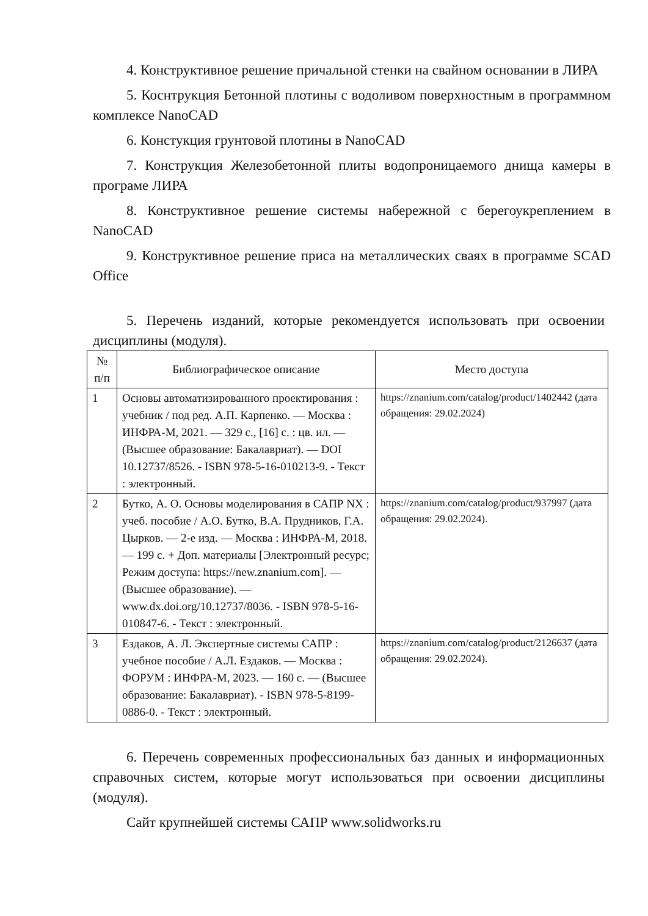4. Конструктивное решение причальной стенки на свайном основании в ЛИРА
5. Коснтрукция Бетонной плотины с водоливом поверхностным в программном комплексе NanoCAD
6. Констукция грунтовой плотины в NanoCAD
7. Конструкция Железобетонной плиты водопроницаемого днища камеры в програме ЛИРА
8. Конструктивное решение системы набережной с берегоукреплением в NanoCAD
9. Конструктивное решение приса на металлических сваях в программе SCAD Office
5. Перечень изданий, которые рекомендуется использовать при освоении дисциплины (модуля).
| № п/п | Библиографическое описание | Место доступа |
| --- | --- | --- |
| 1 | Основы автоматизированного проектирования : учебник / под ред. А.П. Карпенко. — Москва : ИНФРА-М, 2021. — 329 с., [16] с. : цв. ил. — (Высшее образование: Бакалавриат). — DOI 10.12737/8526. - ISBN 978-5-16-010213-9. - Текст : электронный. | https://znanium.com/catalog/product/1402442 (дата обращения: 29.02.2024) |
| 2 | Бутко, А. О. Основы моделирования в САПР NX : учеб. пособие / А.О. Бутко, В.А. Прудников, Г.А. Цырков. — 2-е изд. — Москва : ИНФРА-М, 2018. — 199 с. + Доп. материалы [Электронный ресурс; Режим доступа: https://new.znanium.com]. — (Высшее образование). — www.dx.doi.org/10.12737/8036. - ISBN 978-5-16-010847-6. - Текст : электронный. | https://znanium.com/catalog/product/937997 (дата обращения: 29.02.2024). |
| 3 | Ездаков, А. Л. Экспертные системы САПР : учебное пособие / А.Л. Ездаков. — Москва : ФОРУМ : ИНФРА-М, 2023. — 160 с. — (Высшее образование: Бакалавриат). - ISBN 978-5-8199-0886-0. - Текст : электронный. | https://znanium.com/catalog/product/2126637 (дата обращения: 29.02.2024). |
6. Перечень современных профессиональных баз данных и информационных справочных систем, которые могут использоваться при освоении дисциплины (модуля).
Сайт крупнейшей системы САПР www.solidworks.ru